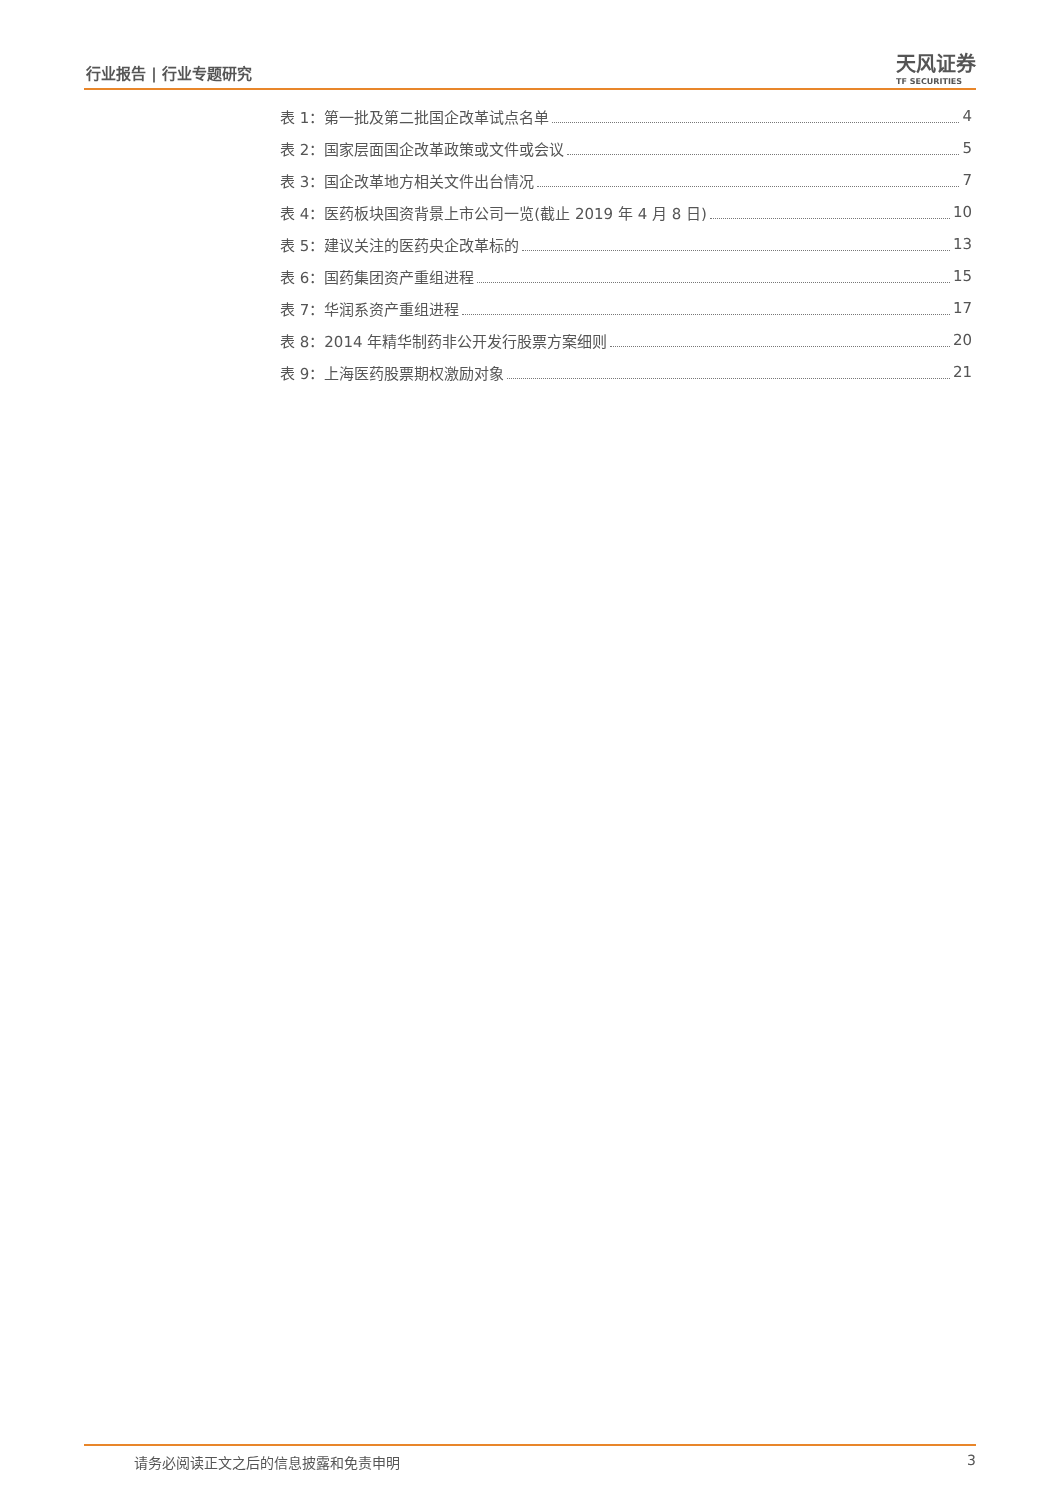行业报告 | 行业专题研究 天风证券
TF SECURITIES
表 1：第一批及第二批国企改革试点名单 4
表 2：国家层面国企改革政策或文件或会议 5
表 3：国企改革地方相关文件出台情况 7
表 4：医药板块国资背景上市公司一览(截止 2019 年 4 月 8 日) 10
表 5：建议关注的医药央企改革标的 13
表 6：国药集团资产重组进程 15
表 7：华润系资产重组进程 17
表 8：2014 年精华制药非公开发行股票方案细则 20
表 9：上海医药股票期权激励对象 21
请务必阅读正文之后的信息披露和免责申明 3